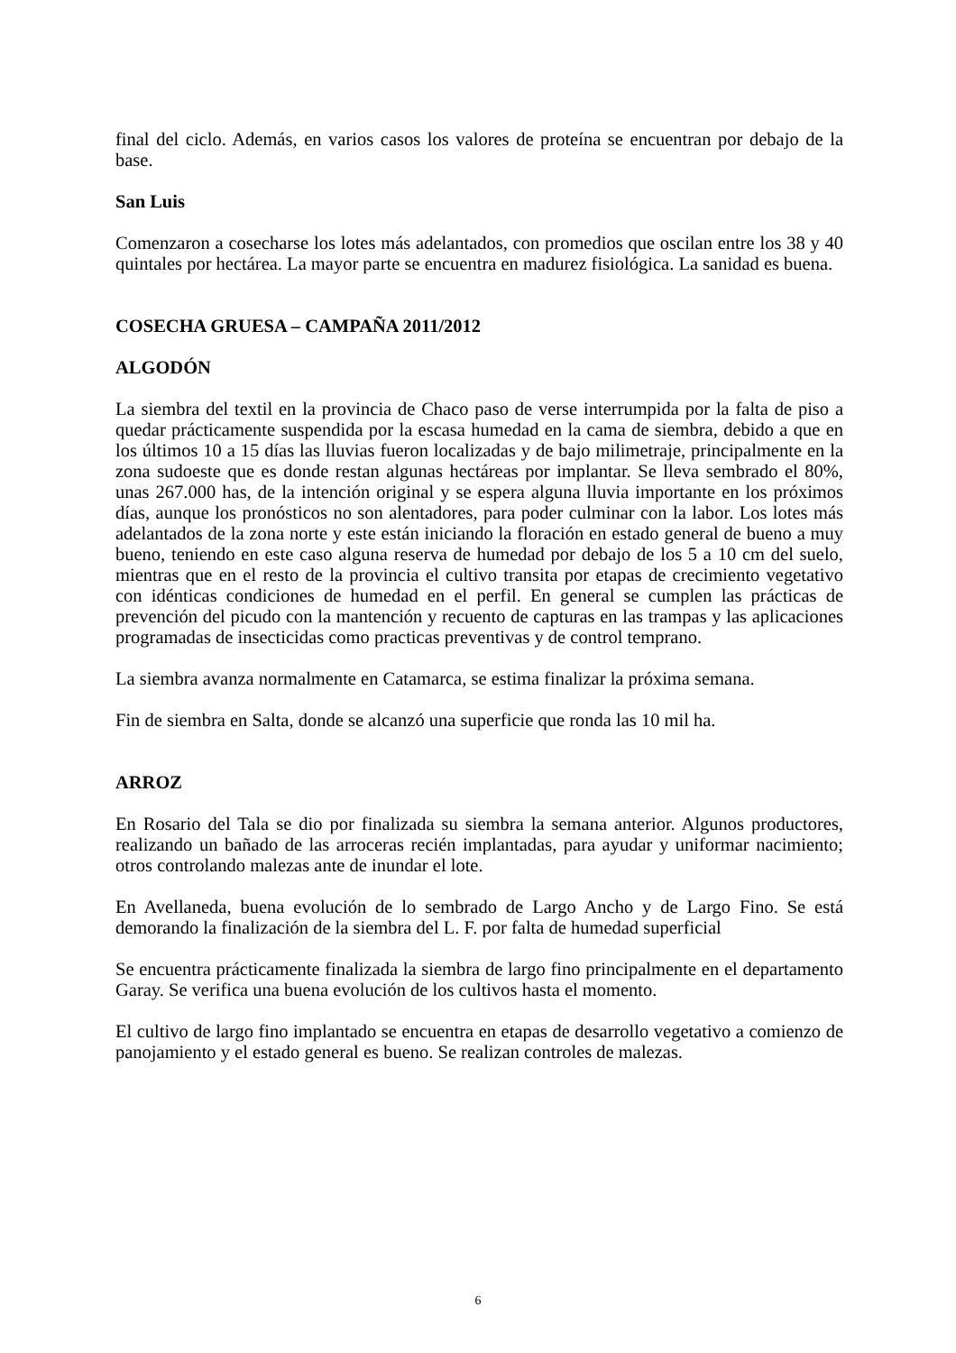final del ciclo. Además, en varios casos los valores de proteína se encuentran por debajo de la base.
San Luis
Comenzaron a cosecharse los lotes más adelantados, con promedios que oscilan entre los 38 y 40 quintales por hectárea. La mayor parte se encuentra en madurez fisiológica. La sanidad es buena.
COSECHA GRUESA – CAMPAÑA 2011/2012
ALGODÓN
La siembra del textil en la provincia de Chaco paso de verse interrumpida por la falta de piso a quedar prácticamente suspendida por la escasa humedad en la cama de siembra, debido a que en los últimos 10 a 15 días las lluvias fueron localizadas y de bajo milimetraje, principalmente en la zona sudoeste que es donde restan algunas hectáreas por implantar. Se lleva sembrado el 80%, unas 267.000 has, de la intención original y se espera alguna lluvia importante en los próximos días, aunque los pronósticos no son alentadores, para poder culminar con la labor. Los lotes más adelantados de la zona norte y este están iniciando la floración en estado general de bueno a muy bueno, teniendo en este caso alguna reserva de humedad por debajo de los 5 a 10 cm del suelo, mientras que en el resto de la provincia el cultivo transita por etapas de crecimiento vegetativo con idénticas condiciones de humedad en el perfil. En general se cumplen las prácticas de prevención del picudo con la mantención y recuento de capturas en las trampas y las aplicaciones programadas de insecticidas como practicas preventivas y de control temprano.
La siembra avanza normalmente en Catamarca, se estima finalizar la próxima semana.
Fin de siembra en Salta, donde se alcanzó una superficie que ronda las 10 mil ha.
ARROZ
En Rosario del Tala se dio por finalizada su siembra la semana anterior. Algunos productores, realizando un bañado de las arroceras recién implantadas, para ayudar y uniformar nacimiento; otros controlando malezas ante de inundar el lote.
En Avellaneda, buena evolución de lo sembrado de Largo Ancho y de Largo Fino. Se está demorando la finalización de la siembra del L. F. por falta de humedad superficial
Se encuentra prácticamente finalizada la siembra de largo fino principalmente en el departamento Garay. Se verifica una buena evolución de los cultivos hasta el momento.
El cultivo de largo fino implantado se encuentra en etapas de desarrollo vegetativo a comienzo de panojamiento y el estado general es bueno. Se realizan controles de malezas.
6